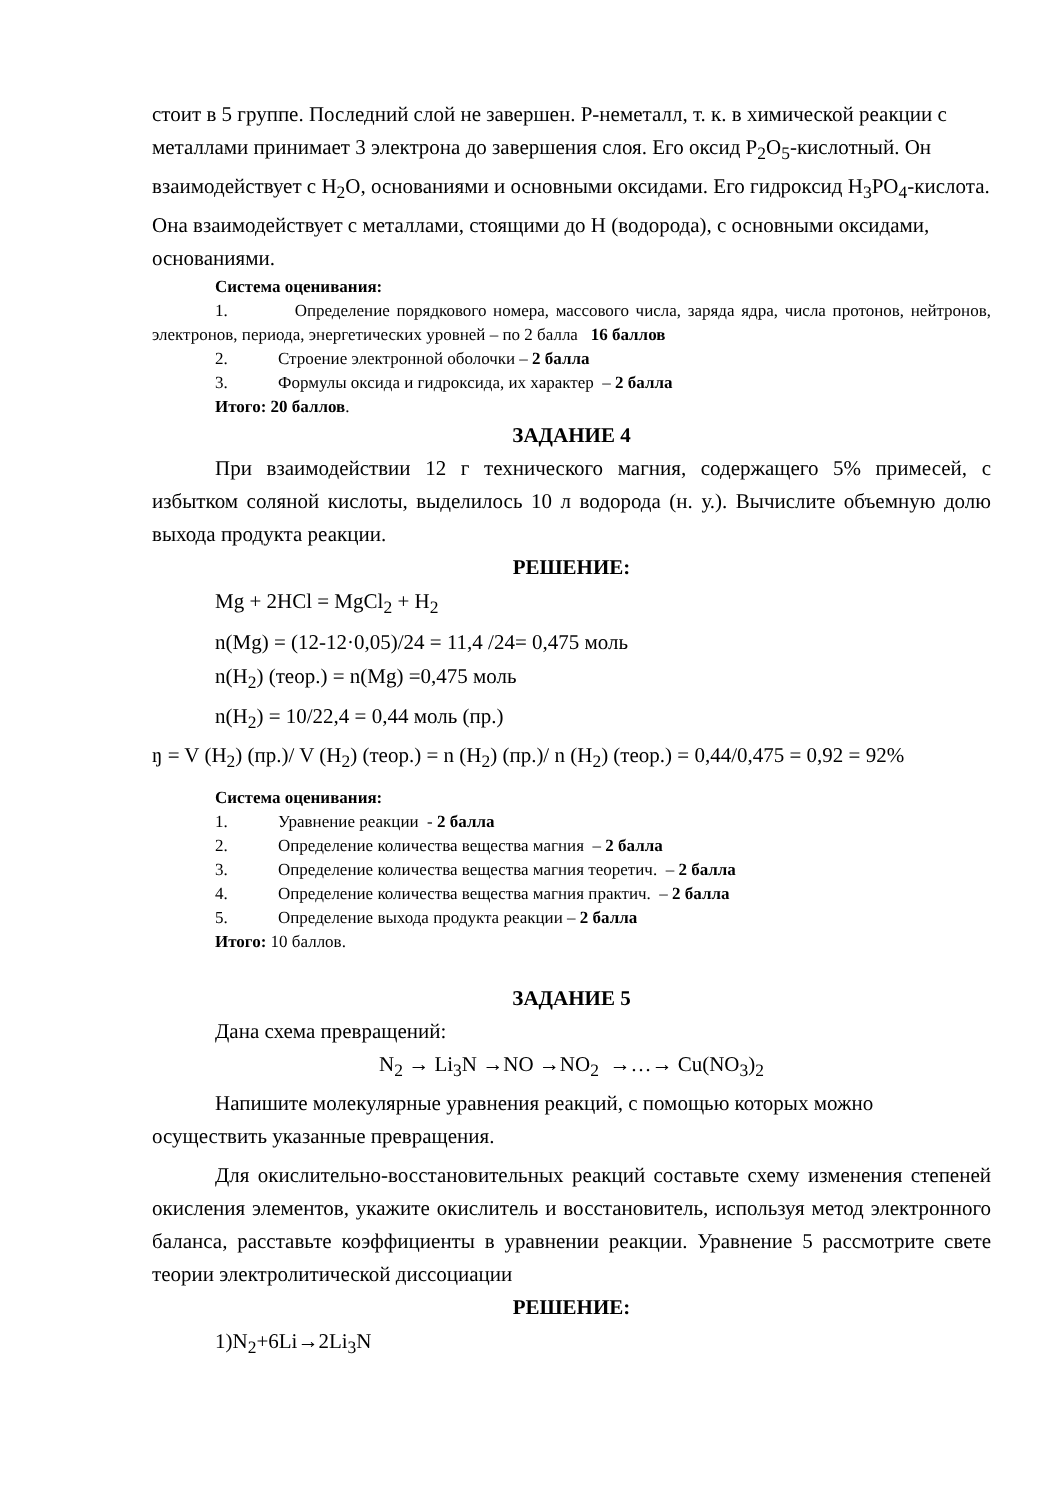стоит в 5 группе. Последний слой не завершен. Р-неметалл, т. к. в химической реакции с металлами принимает 3 электрона до завершения слоя. Его оксид P<sub>2</sub>O<sub>5</sub>-кислотный. Он взаимодействует с H<sub>2</sub>O, основаниями и основными оксидами. Его гидроксид H<sub>3</sub>PO<sub>4</sub>-кислота. Она взаимодействует с металлами, стоящими до H (водорода), с основными оксидами, основаниями.
Система оценивания:
1. Определение порядкового номера, массового числа, заряда ядра, числа протонов, нейтронов, электронов, периода, энергетических уровней – по 2 балла 16 баллов
2. Строение электронной оболочки – 2 балла
3. Формулы оксида и гидроксида, их характер – 2 балла
Итого: 20 баллов.
ЗАДАНИЕ 4
При взаимодействии 12 г технического магния, содержащего 5% примесей, с избытком соляной кислоты, выделилось 10 л водорода (н. у.). Вычислите объемную долю выхода продукта реакции.
РЕШЕНИЕ:
Mg + 2HCl = MgCl<sub>2</sub> + H<sub>2</sub>
n(Mg) = (12-12·0,05)/24 = 11,4 /24= 0,475 моль
n(H<sub>2</sub>) (теор.) = n(Mg) =0,475 моль
n(H<sub>2</sub>) = 10/22,4 = 0,44 моль (пр.)
ŋ = V (H<sub>2</sub>) (пр.)/ V (H<sub>2</sub>) (теор.) = n (H<sub>2</sub>) (пр.)/ n (H<sub>2</sub>) (теор.) = 0,44/0,475 = 0,92 = 92%
Система оценивания:
1. Уравнение реакции - 2 балла
2. Определение количества вещества магния – 2 балла
3. Определение количества вещества магния теоретич. – 2 балла
4. Определение количества вещества магния практич. – 2 балла
5. Определение выхода продукта реакции – 2 балла
Итого: 10 баллов.
ЗАДАНИЕ 5
Дана схема превращений:
N<sub>2</sub> → Li<sub>3</sub>N →NO →NO<sub>2</sub> →…→ Cu(NO<sub>3</sub>)<sub>2</sub>
Напишите молекулярные уравнения реакций, с помощью которых можно осуществить указанные превращения.
Для окислительно-восстановительных реакций составьте схему изменения степеней окисления элементов, укажите окислитель и восстановитель, используя метод электронного баланса, расставьте коэффициенты в уравнении реакции. Уравнение 5 рассмотрите свете теории электролитической диссоциации
РЕШЕНИЕ:
1)N<sub>2</sub>+6Li→2Li<sub>3</sub>N